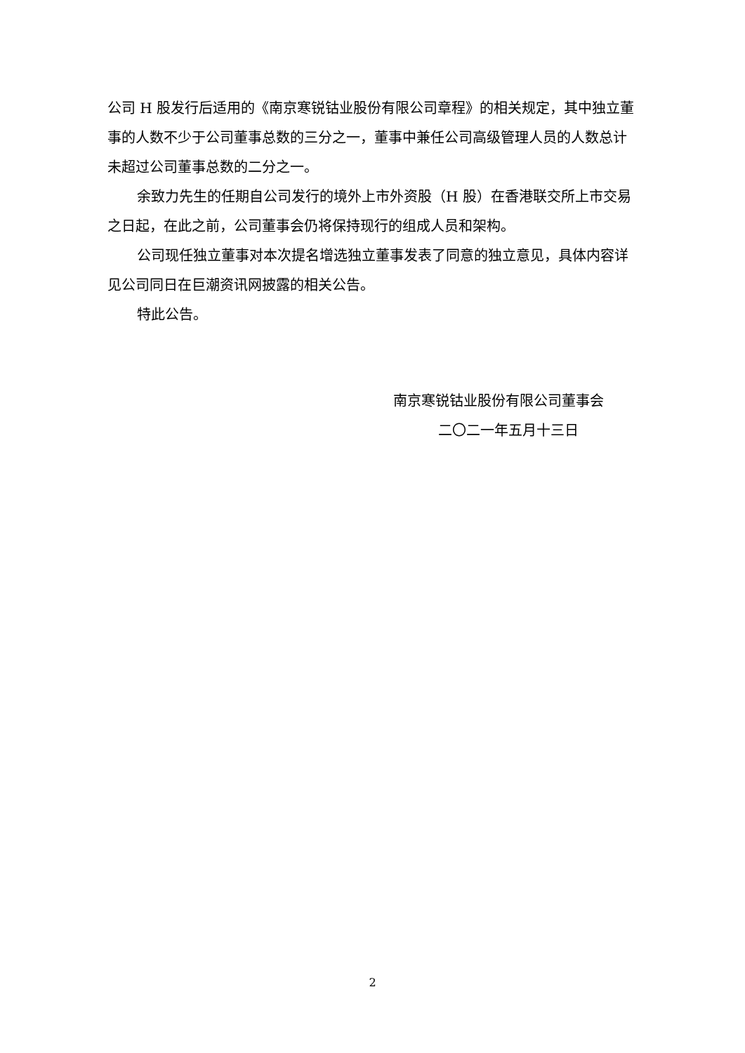公司 H 股发行后适用的《南京寒锐钴业股份有限公司章程》的相关规定，其中独立董事的人数不少于公司董事总数的三分之一，董事中兼任公司高级管理人员的人数总计未超过公司董事总数的二分之一。
余致力先生的任期自公司发行的境外上市外资股（H 股）在香港联交所上市交易之日起，在此之前，公司董事会仍将保持现行的组成人员和架构。
公司现任独立董事对本次提名增选独立董事发表了同意的独立意见，具体内容详见公司同日在巨潮资讯网披露的相关公告。
特此公告。
南京寒锐钴业股份有限公司董事会
二〇二一年五月十三日
2